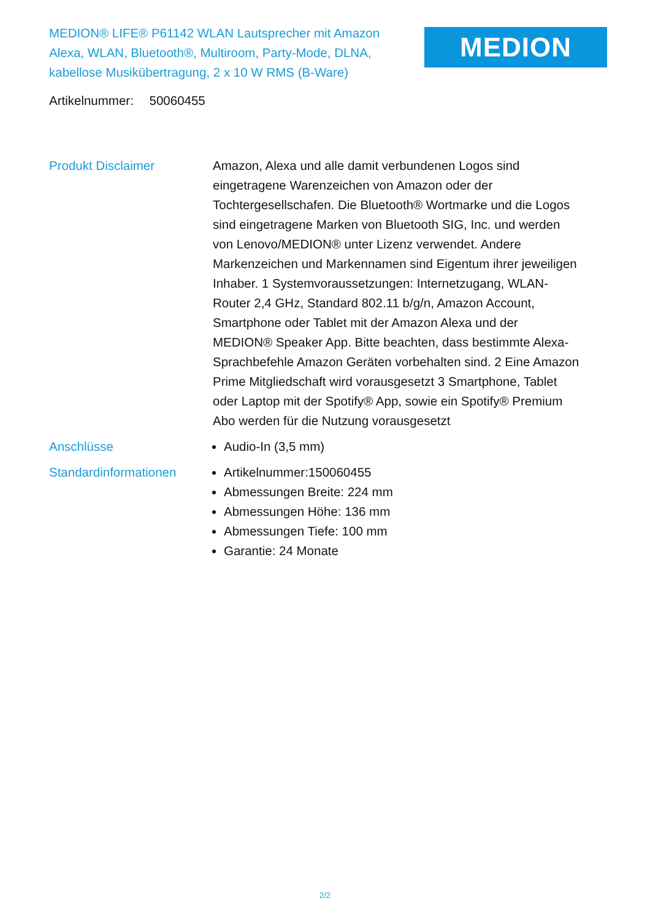MEDION® LIFE® P61142 WLAN Lautsprecher mit Amazon Alexa, WLAN, Bluetooth®, Multiroom, Party-Mode, DLNA, kabellose Musikübertragung, 2 x 10 W RMS (B-Ware)
MEDION
Artikelnummer: 50060455
| Produkt Disclaimer | Amazon, Alexa und alle damit verbundenen Logos sind eingetragene Warenzeichen von Amazon oder der Tochtergesellschafen. Die Bluetooth® Wortmarke und die Logos sind eingetragene Marken von Bluetooth SIG, Inc. und werden von Lenovo/MEDION® unter Lizenz verwendet. Andere Markenzeichen und Markennamen sind Eigentum ihrer jeweiligen Inhaber. 1 Systemvoraussetzungen: Internetzugang, WLAN-Router 2,4 GHz, Standard 802.11 b/g/n, Amazon Account, Smartphone oder Tablet mit der Amazon Alexa und der MEDION® Speaker App. Bitte beachten, dass bestimmte Alexa-Sprachbefehle Amazon Geräten vorbehalten sind. 2 Eine Amazon Prime Mitgliedschaft wird vorausgesetzt 3 Smartphone, Tablet oder Laptop mit der Spotify® App, sowie ein Spotify® Premium Abo werden für die Nutzung vorausgesetzt |
| Anschlüsse | Audio-In (3,5 mm) |
| Standardinformationen | Artikelnummer:150060455 Abmessungen Breite: 224 mm Abmessungen Höhe: 136 mm Abmessungen Tiefe: 100 mm Garantie: 24 Monate |
2/2